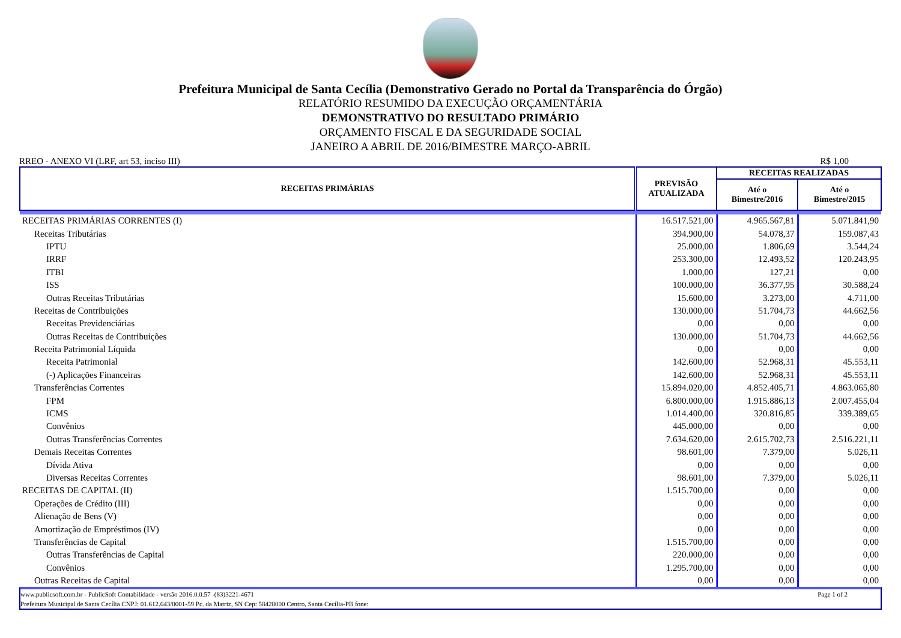Prefeitura Municipal de Santa Cecília (Demonstrativo Gerado no Portal da Transparência do Órgão)
RELATÓRIO RESUMIDO DA EXECUÇÃO ORÇAMENTÁRIA
DEMONSTRATIVO DO RESULTADO PRIMÁRIO
ORÇAMENTO FISCAL E DA SEGURIDADE SOCIAL
JANEIRO A ABRIL DE 2016/BIMESTRE MARÇO-ABRIL
RREO - ANEXO VI (LRF, art 53, inciso III) R$ 1,00
| RECEITAS PRIMÁRIAS | PREVISÃO ATUALIZADA | RECEITAS REALIZADAS | |
| --- | --- | --- | --- |
| | | Até o Bimestre/2016 | Até o Bimestre/2015 |
| RECEITAS PRIMÁRIAS CORRENTES (I) | 16.517.521,00 | 4.965.567,81 | 5.071.841,90 |
| Receitas Tributárias | 394.900,00 | 54.078,37 | 159.087,43 |
| IPTU | 25.000,00 | 1.806,69 | 3.544,24 |
| IRRF | 253.300,00 | 12.493,52 | 120.243,95 |
| ITBI | 1.000,00 | 127,21 | 0,00 |
| ISS | 100.000,00 | 36.377,95 | 30.588,24 |
| Outras Receitas Tributárias | 15.600,00 | 3.273,00 | 4.711,00 |
| Receitas de Contribuições | 130.000,00 | 51.704,73 | 44.662,56 |
| Receitas Previdenciárias | 0,00 | 0,00 | 0,00 |
| Outras Receitas de Contribuições | 130.000,00 | 51.704,73 | 44.662,56 |
| Receita Patrimonial Líquida | 0,00 | 0,00 | 0,00 |
| Receita Patrimonial | 142.600,00 | 52.968,31 | 45.553,11 |
| (-) Aplicações Financeiras | 142.600,00 | 52.968,31 | 45.553,11 |
| Transferências Correntes | 15.894.020,00 | 4.852.405,71 | 4.863.065,80 |
| FPM | 6.800.000,00 | 1.915.886,13 | 2.007.455,04 |
| ICMS | 1.014.400,00 | 320.816,85 | 339.389,65 |
| Convênios | 445.000,00 | 0,00 | 0,00 |
| Outras Transferências Correntes | 7.634.620,00 | 2.615.702,73 | 2.516.221,11 |
| Demais Receitas Correntes | 98.601,00 | 7.379,00 | 5.026,11 |
| Dívida Ativa | 0,00 | 0,00 | 0,00 |
| Diversas Receitas Correntes | 98.601,00 | 7.379,00 | 5.026,11 |
| RECEITAS DE CAPITAL (II) | 1.515.700,00 | 0,00 | 0,00 |
| Operações de Crédito (III) | 0,00 | 0,00 | 0,00 |
| Alienação de Bens (V) | 0,00 | 0,00 | 0,00 |
| Amortização de Empréstimos (IV) | 0,00 | 0,00 | 0,00 |
| Transferências de Capital | 1.515.700,00 | 0,00 | 0,00 |
| Outras Transferências de Capital | 220.000,00 | 0,00 | 0,00 |
| Convênios | 1.295.700,00 | 0,00 | 0,00 |
| Outras Receitas de Capital | 0,00 | 0,00 | 0,00 |
www.publicsoft.com.br - PublicSoft Contabilidade - versão 2016.0.0.57 -(83)3221-4671 Page 1 of 2
Prefeitura Municipal de Santa Cecília CNPJ: 01.612.643/0001-59 Pc. da Matriz, SN Cep: 58428000 Centro, Santa Cecília-PB fone: